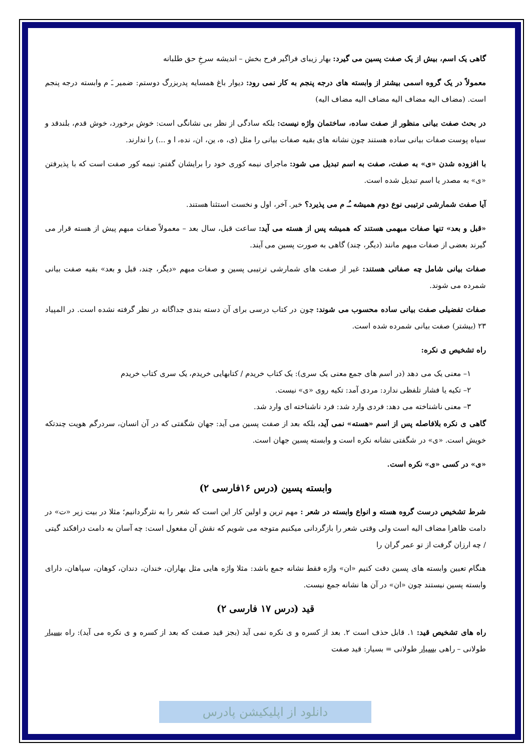گاهی یک اسم، بیش از یک صفت پسین می گیرد: بهار زیبای فراگیر فرح بخش – اندیشه سرخِ حق طلبانه
معمولاً در یک گروه اسمی بیشتر از وابسته های درجه پنجم به کار نمی رود: دیوار باغ همسایه پدربزرگ دوستم: ضمیر ـَ م وابسته درجه پنجم است. (مضاف الیه مضاف الیه مضاف الیه مضاف الیه)
در بحث صفت بیانی منظور از صفت ساده، ساختمان واژه نیست: بلکه سادگی از نظر بی نشانگی است: خوش برخورد، خوش قدم، بلندقد و سیاه پوست صفات بیانی ساده هستند چون نشانه های بقیه صفات بیانی را مثل (ی، ه، ین، ان، نده، ا و ...) را ندارند.
با افزوده شدن «ی» به صفت، صفت به اسم تبدیل می شود: ماجرای نیمه کوری خود را برایشان گفتم: نیمه کور صفت است که با پذیرفتن «ی» به مصدر یا اسم تبدیل شده است.
آیا صفت شمارشی ترتیبی نوع دوم همیشه ـُـ م می پذیرد؟ خیر. آخر، اول و نخست استثنا هستند.
«قبل و بعد» تنها صفات مبهمی هستند که همیشه پس از هسته می آید: ساعت قبل، سال بعد – معمولاً صفات مبهم پیش از هسته قرار می گیرند بعضی از صفات مبهم مانند (دیگر، چند) گاهی به صورت پسین می آیند.
صفات بیانی شامل چه صفاتی هستند: غیر از صفت های شمارشی ترتیبی پسین و صفات مبهم «دیگر، چند، قبل و بعد» بقیه صفت بیانی شمرده می شوند.
صفات تفضیلی صفت بیانی ساده محسوب می شوند: چون در کتاب درسی برای آن دسته بندی جداگانه در نظر گرفته نشده است. در المپیاد ۲۳ (بیشتر) صفت بیانی شمرده شده است.
راه تشخیص ی نکره:
۱– معنی یک می دهد (در اسم های جمع معنی یک سری): یک کتاب خریدم / کتابهایی خریدم، یک سری کتاب خریدم
۲– تکیه یا فشار تلفظی ندارد: مردی آمد: تکیه روی «ی» نیست.
۳– معنی ناشناخته می دهد: فردی وارد شد: فرد ناشناخته ای وارد شد.
گاهی ی نکره بلافاصله پس از اسم «هسته» نمی آید، بلکه بعد از صفت پسین می آید: جهان شگفتی که در آن انسان، سردرگم هویت چندتکه خویش است. «ی» در شگفتی نشانه نکره است و وابسته پسین جهان است.
«ی» در کسی «ی» نکره است.
وابسته پسین (درس ۱۶فارسی ۲)
شرط تشخیص درست گروه هسته و انواع وابسته در شعر : مهم ترین و اولین کار این است که شعر را به نثرگردانیم؛ مثلا در بیت زیر «ت» در دامت ظاهرا مضاف الیه است ولی وقتی شعر را بازگردانی میکنیم متوجه می شویم که نقش آن مفعول است: چه آسان به دامت درافکند گیتی / چه ارزان گرفت از تو عمر گران را
هنگام تعیین وابسته های پسین دقت کنیم «ان» واژه فقط نشانه جمع باشد: مثلا واژه هایی مثل بهاران، خندان، دندان، کوهان، سپاهان، دارای وابسته پسین نیستند چون «ان» در آن ها نشانه جمع نیست.
قید (درس ۱۷ فارسی ۲)
راه های تشخیص قید: ۱. قابل حذف است ۲. بعد از کسره و ی نکره نمی آید (بجز قید صفت که بعد از کسره و ی نکره می آید): راه بسیار طولانی – راهی بسیار طولانی = بسیار: قید صفت
دانلود از اپلیکیشن پادرس